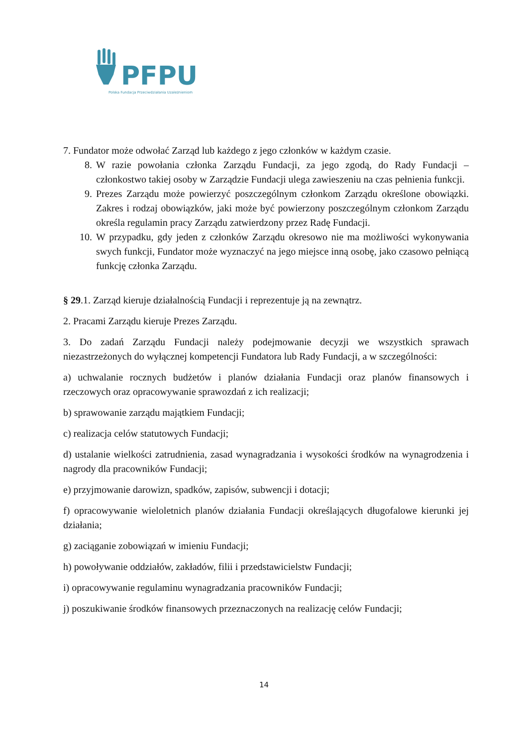PFPU
Polska Fundacja Przeciwdziałania Uzależnieniom
7. Fundator może odwołać Zarząd lub każdego z jego członków w każdym czasie.
8. W razie powołania członka Zarządu Fundacji, za jego zgodą, do Rady Fundacji – członkostwo takiej osoby w Zarządzie Fundacji ulega zawieszeniu na czas pełnienia funkcji.
9. Prezes Zarządu może powierzyć poszczególnym członkom Zarządu określone obowiązki. Zakres i rodzaj obowiązków, jaki może być powierzony poszczególnym członkom Zarządu określa regulamin pracy Zarządu zatwierdzony przez Radę Fundacji.
10. W przypadku, gdy jeden z członków Zarządu okresowo nie ma możliwości wykonywania swych funkcji, Fundator może wyznaczyć na jego miejsce inną osobę, jako czasowo pełniącą funkcję członka Zarządu.
§ 29.1. Zarząd kieruje działalnością Fundacji i reprezentuje ją na zewnątrz.
2. Pracami Zarządu kieruje Prezes Zarządu.
3. Do zadań Zarządu Fundacji należy podejmowanie decyzji we wszystkich sprawach niezastrzeżonych do wyłącznej kompetencji Fundatora lub Rady Fundacji, a w szczególności:
a) uchwalanie rocznych budżetów i planów działania Fundacji oraz planów finansowych i rzeczowych oraz opracowywanie sprawozdań z ich realizacji;
b) sprawowanie zarządu majątkiem Fundacji;
c) realizacja celów statutowych Fundacji;
d) ustalanie wielkości zatrudnienia, zasad wynagradzania i wysokości środków na wynagrodzenia i nagrody dla pracowników Fundacji;
e) przyjmowanie darowizn, spadków, zapisów, subwencji i dotacji;
f) opracowywanie wieloletnich planów działania Fundacji określających długofalowe kierunki jej działania;
g) zaciąganie zobowiązań w imieniu Fundacji;
h) powoływanie oddziałów, zakładów, filii i przedstawicielstw Fundacji;
i) opracowywanie regulaminu wynagradzania pracowników Fundacji;
j) poszukiwanie środków finansowych przeznaczonych na realizację celów Fundacji;
14